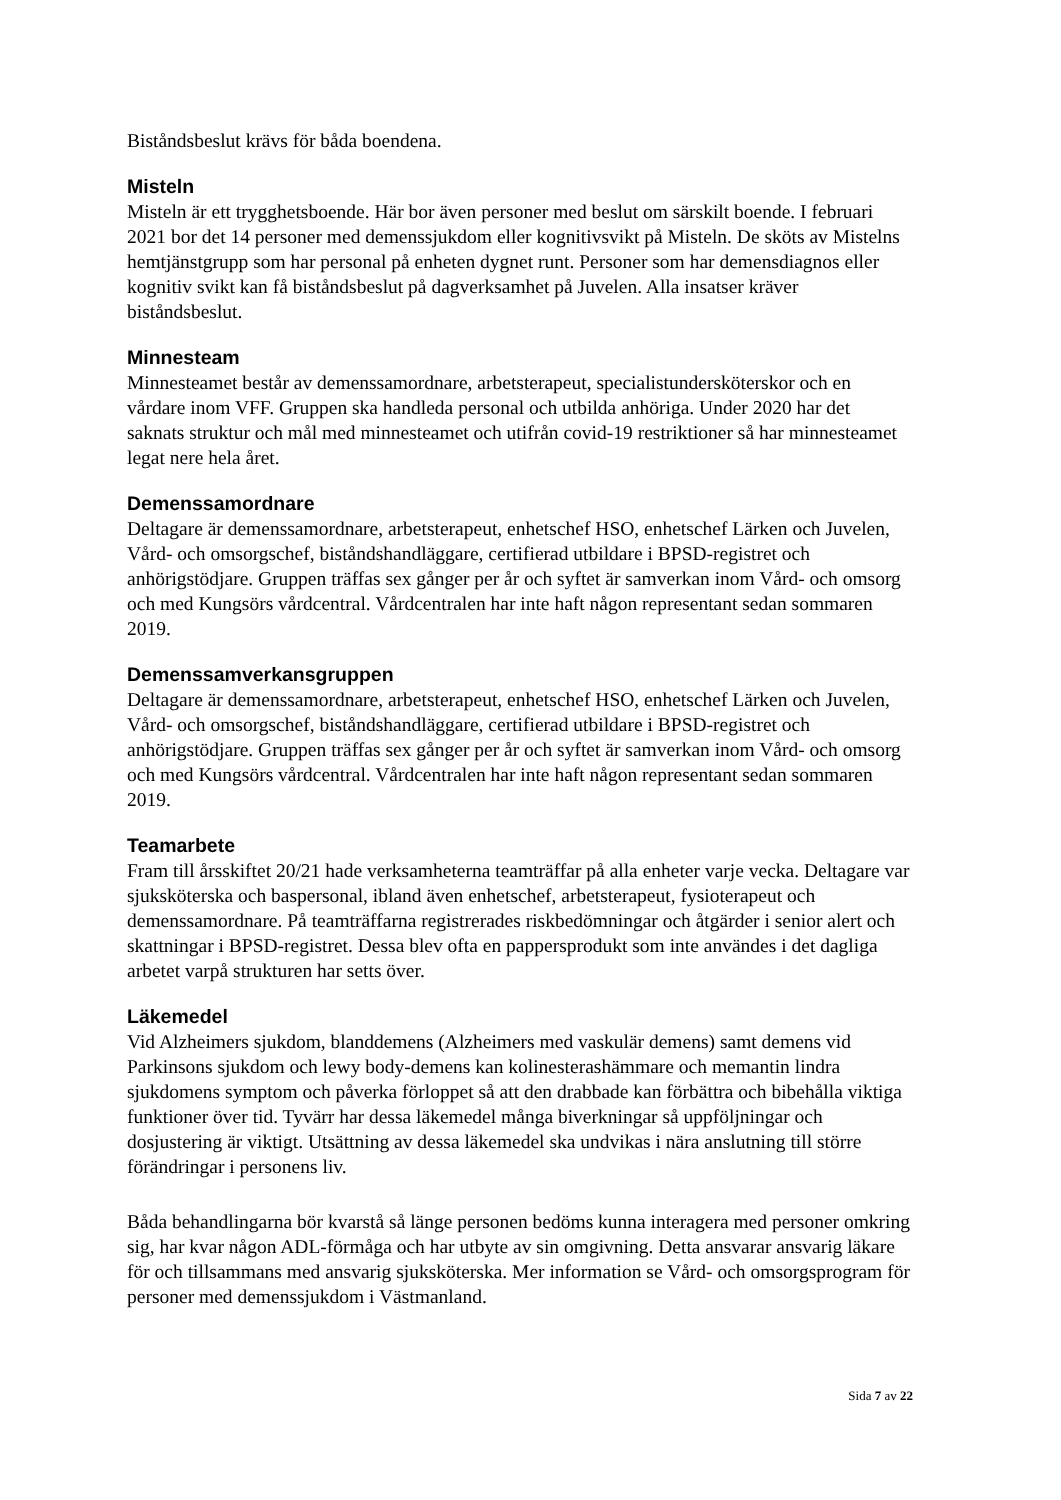Biståndsbeslut krävs för båda boendena.
Misteln
Misteln är ett trygghetsboende. Här bor även personer med beslut om särskilt boende. I februari 2021 bor det 14 personer med demenssjukdom eller kognitivsvikt på Misteln. De sköts av Mistelns hemtjänstgrupp som har personal på enheten dygnet runt. Personer som har demensdiagnos eller kognitiv svikt kan få biståndsbeslut på dagverksamhet på Juvelen. Alla insatser kräver biståndsbeslut.
Minnesteam
Minnesteamet består av demenssamordnare, arbetsterapeut, specialistundersköterskor och en vårdare inom VFF. Gruppen ska handleda personal och utbilda anhöriga. Under 2020 har det saknats struktur och mål med minnesteamet och utifrån covid-19 restriktioner så har minnesteamet legat nere hela året.
Demenssamordnare
Deltagare är demenssamordnare, arbetsterapeut, enhetschef HSO, enhetschef Lärken och Juvelen, Vård- och omsorgschef, biståndshandläggare, certifierad utbildare i BPSD-registret och anhörigstödjare. Gruppen träffas sex gånger per år och syftet är samverkan inom Vård- och omsorg och med Kungsörs vårdcentral. Vårdcentralen har inte haft någon representant sedan sommaren 2019.
Demenssamverkansgruppen
Deltagare är demenssamordnare, arbetsterapeut, enhetschef HSO, enhetschef Lärken och Juvelen, Vård- och omsorgschef, biståndshandläggare, certifierad utbildare i BPSD-registret och anhörigstödjare. Gruppen träffas sex gånger per år och syftet är samverkan inom Vård- och omsorg och med Kungsörs vårdcentral. Vårdcentralen har inte haft någon representant sedan sommaren 2019.
Teamarbete
Fram till årsskiftet 20/21 hade verksamheterna teamträffar på alla enheter varje vecka. Deltagare var sjuksköterska och baspersonal, ibland även enhetschef, arbetsterapeut, fysioterapeut och demenssamordnare. På teamträffarna registrerades riskbedömningar och åtgärder i senior alert och skattningar i BPSD-registret. Dessa blev ofta en pappersprodukt som inte användes i det dagliga arbetet varpå strukturen har setts över.
Läkemedel
Vid Alzheimers sjukdom, blanddemens (Alzheimers med vaskulär demens) samt demens vid Parkinsons sjukdom och lewy body-demens kan kolinesterashämmare och memantin lindra sjukdomens symptom och påverka förloppet så att den drabbade kan förbättra och bibehålla viktiga funktioner över tid. Tyvärr har dessa läkemedel många biverkningar så uppföljningar och dosjustering är viktigt. Utsättning av dessa läkemedel ska undvikas i nära anslutning till större förändringar i personens liv.
Båda behandlingarna bör kvarstå så länge personen bedöms kunna interagera med personer omkring sig, har kvar någon ADL-förmåga och har utbyte av sin omgivning. Detta ansvarar ansvarig läkare för och tillsammans med ansvarig sjuksköterska. Mer information se Vård- och omsorgsprogram för personer med demenssjukdom i Västmanland.
Sida 7 av 22